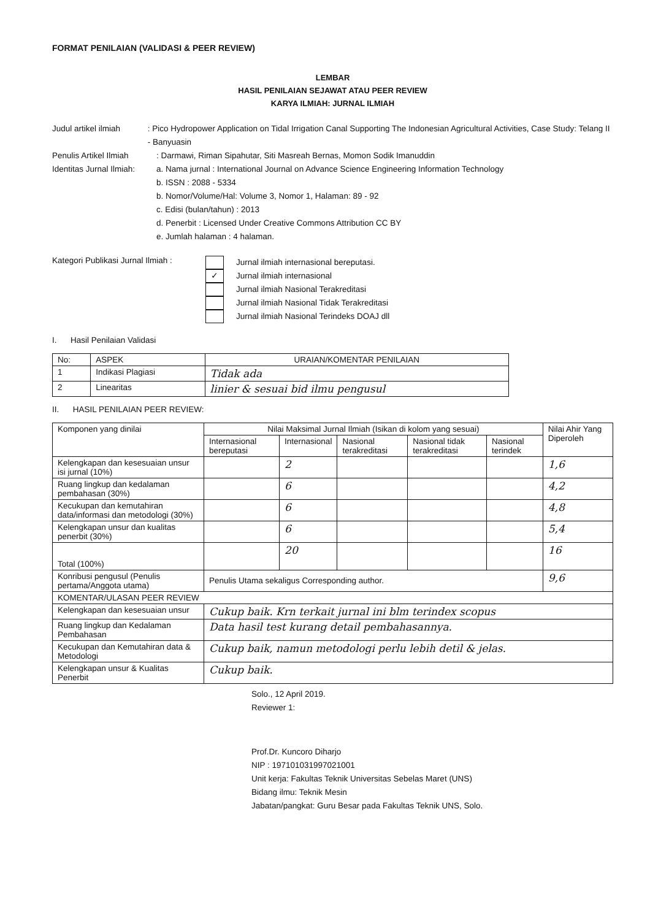FORMAT PENILAIAN (VALIDASI & PEER REVIEW)
LEMBAR
HASIL PENILAIAN SEJAWAT ATAU PEER REVIEW
KARYA ILMIAH: JURNAL ILMIAH
Judul artikel ilmiah : Pico Hydropower Application on Tidal Irrigation Canal Supporting The Indonesian Agricultural Activities, Case Study: Telang II - Banyuasin
Penulis Artikel Ilmiah
: Darmawi, Riman Sipahutar, Siti Masreah Bernas, Momon Sodik Imanuddin
Identitas Jurnal Ilmiah:
a. Nama jurnal : International Journal on Advance Science Engineering Information Technology
b. ISSN : 2088 - 5334
b. Nomor/Volume/Hal: Volume 3, Nomor 1, Halaman: 89 - 92
c. Edisi (bulan/tahun) : 2013
d. Penerbit : Licensed Under Creative Commons Attribution CC BY
e. Jumlah halaman : 4 halaman.
Kategori Publikasi Jurnal Ilmiah :
✓
Jurnal ilmiah internasional bereputasi.
Jurnal ilmiah internasional
Jurnal ilmiah Nasional Terakreditasi
Jurnal ilmiah Nasional Tidak Terakreditasi
Jurnal ilmiah Nasional Terindeks DOAJ dll
I. Hasil Penilaian Validasi
| No: | ASPEK | URAIAN/KOMENTAR PENILAIAN |
| --- | --- | --- |
| 1 | Indikasi Plagiasi | Tidak ada |
| 2 | Linearitas | linier & sesuai bid ilmu pengusul |
II. HASIL PENILAIAN PEER REVIEW:
| Komponen yang dinilai | Nilai Maksimal Jurnal Ilmiah (Isikan di kolom yang sesuai) | | | | | Nilai Ahir Yang Diperoleh |
| --- | --- | --- | --- | --- | --- | --- |
| | Internasional bereputasi | Internasional | Nasional terakreditasi | Nasional tidak terakreditasi | Nasional terindek | |
| Kelengkapan dan kesesuaian unsur isi jurnal (10%) | | 2 | | | | 1,6 |
| Ruang lingkup dan kedalaman pembahasan (30%) | | 6 | | | | 4,2 |
| Kecukupan dan kemutahiran data/informasi dan metodologi (30%) | | 6 | | | | 4,8 |
| Kelengkapan unsur dan kualitas penerbit (30%) | | 6 | | | | 5,4 |
| Total (100%) | | 20 | | | | 16 |
| Konribusi pengusul (Penulis pertama/Anggota utama) | Penulis Utama sekaligus Corresponding author. | | | | | 9,6 |
| KOMENTAR/ULASAN PEER REVIEW | | | | | | |
| Kelengkapan dan kesesuaian unsur | Cukup baik. Krn terkait jurnal ini blm terindex scopus | | | | | |
| Ruang lingkup dan Kedalaman Pembahasan | Data hasil test kurang detail pembahasannya. | | | | | |
| Kecukupan dan Kemutahiran data & Metodologi | Cukup baik, namun metodologi perlu lebih detil & jelas. | | | | | |
| Kelengkapan unsur & Kualitas Penerbit | Cukup baik. | | | | | |
Solo., 12 April 2019.
Reviewer 1:
Prof.Dr. Kuncoro Diharjo
NIP : 197101031997021001
Unit kerja: Fakultas Teknik Universitas Sebelas Maret (UNS)
Bidang ilmu: Teknik Mesin
Jabatan/pangkat: Guru Besar pada Fakultas Teknik UNS, Solo.